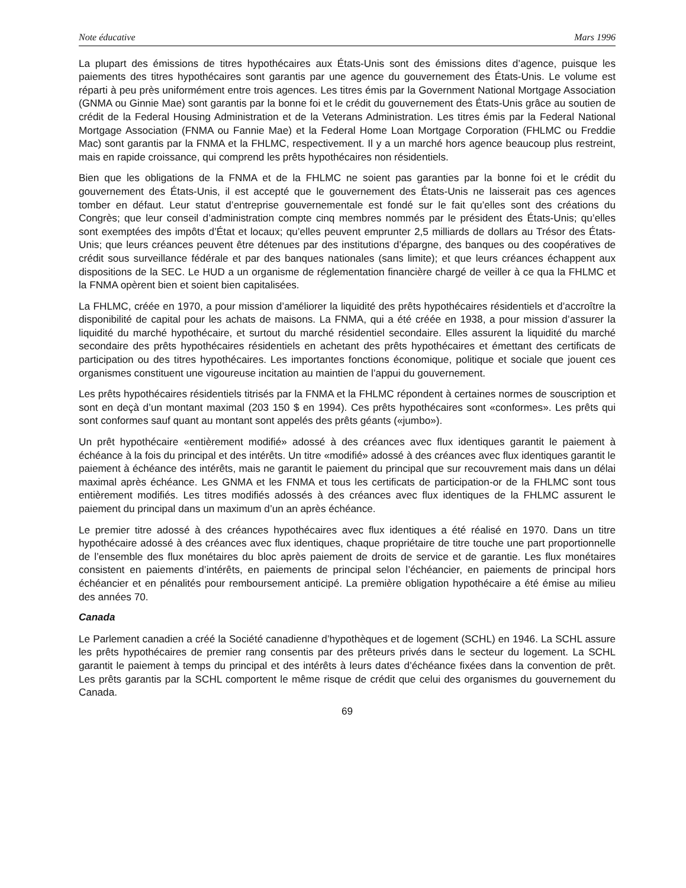Note éducative Mars 1996
La plupart des émissions de titres hypothécaires aux États-Unis sont des émissions dites d’agence, puisque les paiements des titres hypothécaires sont garantis par une agence du gouvernement des États-Unis. Le volume est réparti à peu près uniformément entre trois agences. Les titres émis par la Government National Mortgage Association (GNMA ou Ginnie Mae) sont garantis par la bonne foi et le crédit du gouvernement des États-Unis grâce au soutien de crédit de la Federal Housing Administration et de la Veterans Administration. Les titres émis par la Federal National Mortgage Association (FNMA ou Fannie Mae) et la Federal Home Loan Mortgage Corporation (FHLMC ou Freddie Mac) sont garantis par la FNMA et la FHLMC, respectivement. Il y a un marché hors agence beaucoup plus restreint, mais en rapide croissance, qui comprend les prêts hypothécaires non résidentiels.
Bien que les obligations de la FNMA et de la FHLMC ne soient pas garanties par la bonne foi et le crédit du gouvernement des États-Unis, il est accepté que le gouvernement des États-Unis ne laisserait pas ces agences tomber en défaut. Leur statut d’entreprise gouvernementale est fondé sur le fait qu’elles sont des créations du Congrès; que leur conseil d’administration compte cinq membres nommés par le président des États-Unis; qu’elles sont exemptées des impôts d’État et locaux; qu’elles peuvent emprunter 2,5 milliards de dollars au Trésor des États-Unis; que leurs créances peuvent être détenues par des institutions d’épargne, des banques ou des coopératives de crédit sous surveillance fédérale et par des banques nationales (sans limite); et que leurs créances échappent aux dispositions de la SEC. Le HUD a un organisme de réglementation financière chargé de veiller à ce qua la FHLMC et la FNMA opèrent bien et soient bien capitalisées.
La FHLMC, créée en 1970, a pour mission d’améliorer la liquidité des prêts hypothécaires résidentiels et d’accroître la disponibilité de capital pour les achats de maisons. La FNMA, qui a été créée en 1938, a pour mission d’assurer la liquidité du marché hypothécaire, et surtout du marché résidentiel secondaire. Elles assurent la liquidité du marché secondaire des prêts hypothécaires résidentiels en achetant des prêts hypothécaires et émettant des certificats de participation ou des titres hypothécaires. Les importantes fonctions économique, politique et sociale que jouent ces organismes constituent une vigoureuse incitation au maintien de l’appui du gouvernement.
Les prêts hypothécaires résidentiels titrisés par la FNMA et la FHLMC répondent à certaines normes de souscription et sont en deçà d’un montant maximal (203 150 $ en 1994). Ces prêts hypothécaires sont «conformes». Les prêts qui sont conformes sauf quant au montant sont appelés des prêts géants («jumbo»).
Un prêt hypothécaire «entièrement modifié» adossé à des créances avec flux identiques garantit le paiement à échéance à la fois du principal et des intérêts. Un titre «modifié» adossé à des créances avec flux identiques garantit le paiement à échéance des intérêts, mais ne garantit le paiement du principal que sur recouvrement mais dans un délai maximal après échéance. Les GNMA et les FNMA et tous les certificats de participation-or de la FHLMC sont tous entièrement modifiés. Les titres modifiés adossés à des créances avec flux identiques de la FHLMC assurent le paiement du principal dans un maximum d’un an après échéance.
Le premier titre adossé à des créances hypothécaires avec flux identiques a été réalisé en 1970. Dans un titre hypothécaire adossé à des créances avec flux identiques, chaque propriétaire de titre touche une part proportionnelle de l’ensemble des flux monétaires du bloc après paiement de droits de service et de garantie. Les flux monétaires consistent en paiements d’intérêts, en paiements de principal selon l’échéancier, en paiements de principal hors échéancier et en pénalités pour remboursement anticipé. La première obligation hypothécaire a été émise au milieu des années 70.
Canada
Le Parlement canadien a créé la Société canadienne d’hypothèques et de logement (SCHL) en 1946. La SCHL assure les prêts hypothécaires de premier rang consentis par des prêteurs privés dans le secteur du logement. La SCHL garantit le paiement à temps du principal et des intérêts à leurs dates d’échéance fixées dans la convention de prêt. Les prêts garantis par la SCHL comportent le même risque de crédit que celui des organismes du gouvernement du Canada.
69